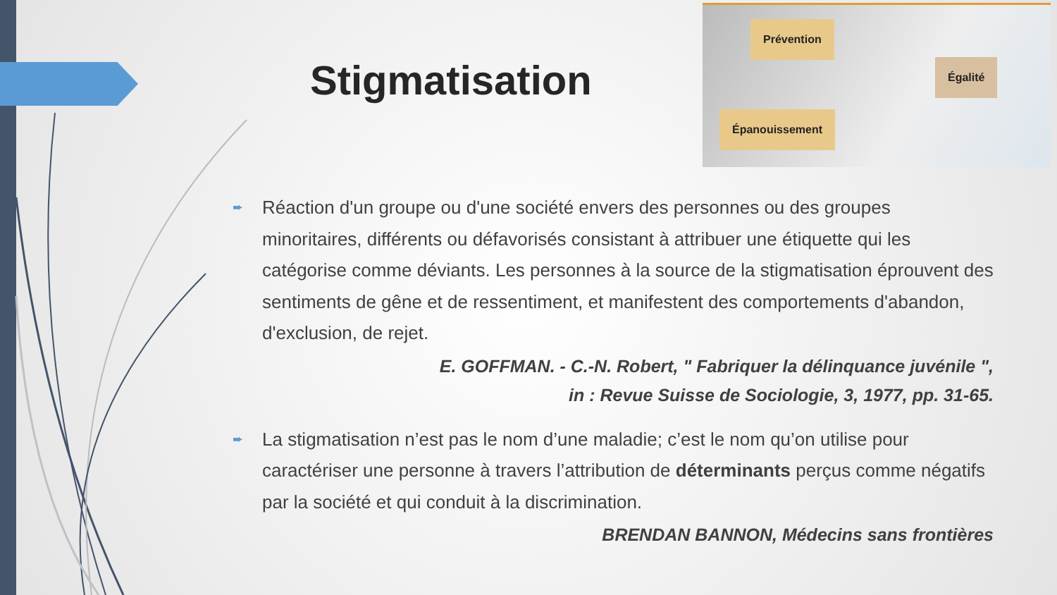Stigmatisation
Prévention
Égalité
Épanouissement
➨
Réaction d'un groupe ou d'une société envers des personnes ou des groupes minoritaires, différents ou défavorisés consistant à attribuer une étiquette qui les catégorise comme déviants. Les personnes à la source de la stigmatisation éprouvent des sentiments de gêne et de ressentiment, et manifestent des comportements d'abandon, d'exclusion, de rejet.
E. GOFFMAN. - C.-N. Robert, " Fabriquer la délinquance juvénile ",
in : Revue Suisse de Sociologie, 3, 1977, pp. 31-65.
➨
La stigmatisation n’est pas le nom d’une maladie; c’est le nom qu’on utilise pour caractériser une personne à travers l’attribution de déterminants perçus comme négatifs par la société et qui conduit à la discrimination.
BRENDAN BANNON, Médecins sans frontières